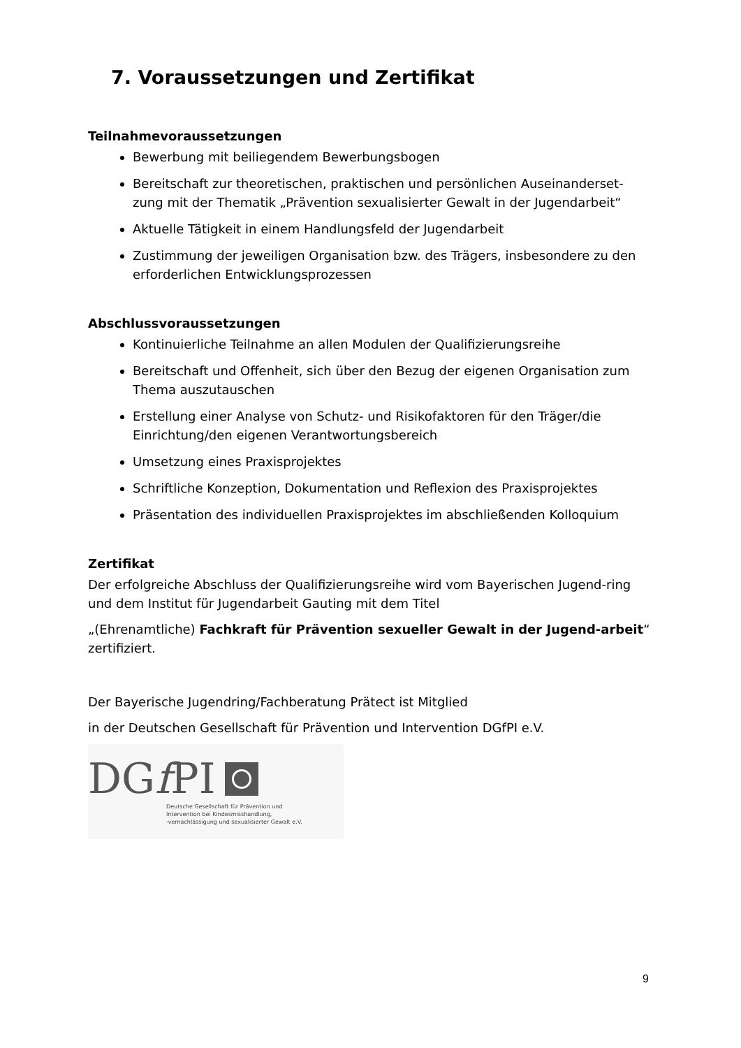7. Voraussetzungen und Zertifikat
Teilnahmevoraussetzungen
Bewerbung mit beiliegendem Bewerbungsbogen
Bereitschaft zur theoretischen, praktischen und persönlichen Auseinanderset-zung mit der Thematik „Prävention sexualisierter Gewalt in der Jugendarbeit“
Aktuelle Tätigkeit in einem Handlungsfeld der Jugendarbeit
Zustimmung der jeweiligen Organisation bzw. des Trägers, insbesondere zu den erforderlichen Entwicklungsprozessen
Abschlussvoraussetzungen
Kontinuierliche Teilnahme an allen Modulen der Qualifizierungsreihe
Bereitschaft und Offenheit, sich über den Bezug der eigenen Organisation zum Thema auszutauschen
Erstellung einer Analyse von Schutz- und Risikofaktoren für den Träger/die Einrichtung/den eigenen Verantwortungsbereich
Umsetzung eines Praxisprojektes
Schriftliche Konzeption, Dokumentation und Reflexion des Praxisprojektes
Präsentation des individuellen Praxisprojektes im abschließenden Kolloquium
Zertifikat
Der erfolgreiche Abschluss der Qualifizierungsreihe wird vom Bayerischen Jugend-ring und dem Institut für Jugendarbeit Gauting mit dem Titel
„(Ehrenamtliche) Fachkraft für Prävention sexueller Gewalt in der Jugend-arbeit“ zertifiziert.
Der Bayerische Jugendring/Fachberatung Prätect ist Mitglied
in der Deutschen Gesellschaft für Prävention und Intervention DGfPI e.V.
DGf PI
Deutsche Gesellschaft für Prävention und
Intervention bei Kindesmisshandlung,
-vernachlässigung und sexualisierter Gewalt e.V.
9